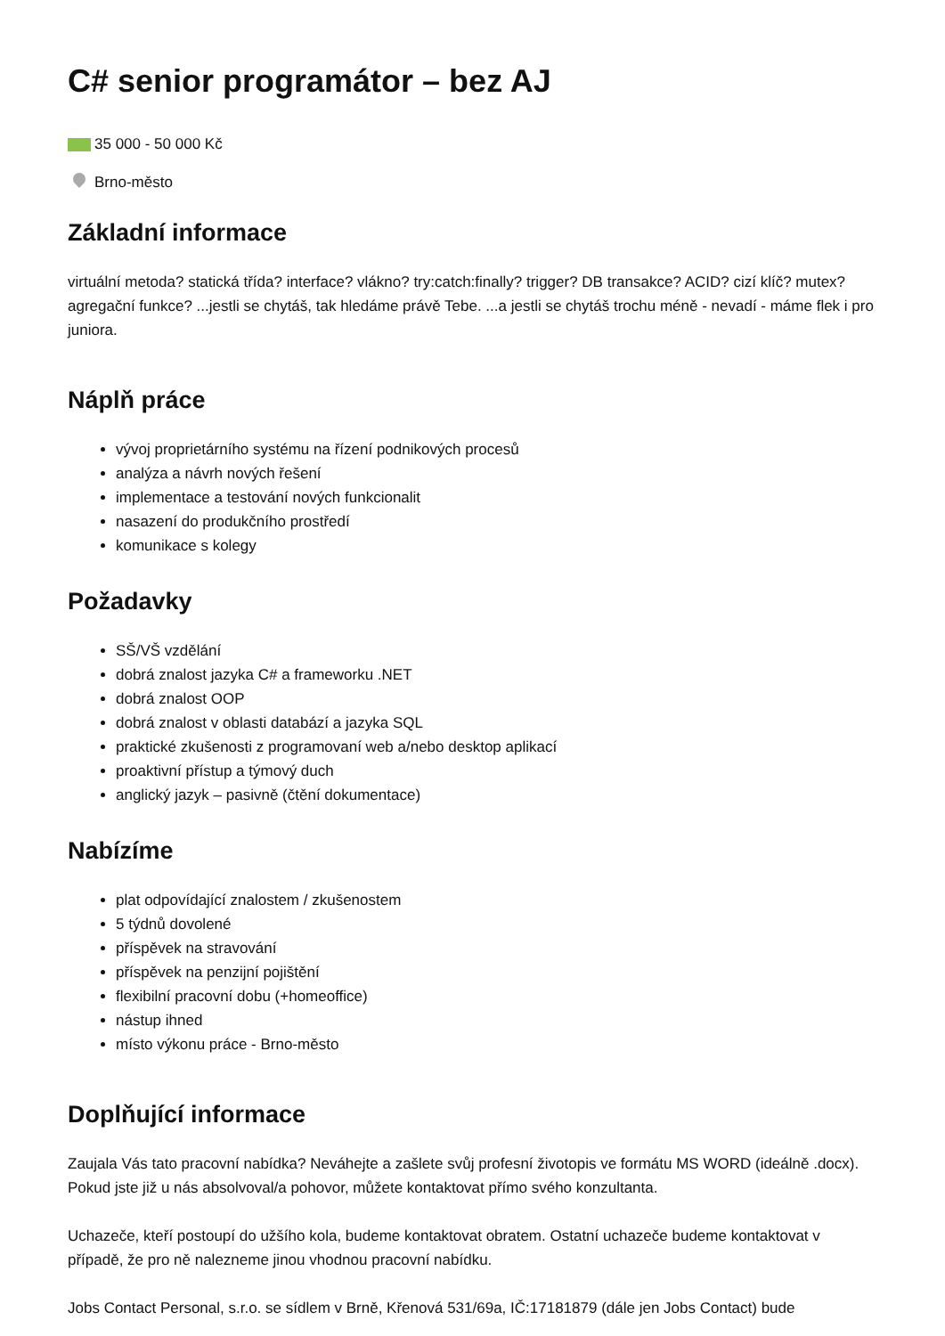C# senior programátor – bez AJ
35 000 - 50 000 Kč
Brno-město
Základní informace
virtuální metoda? statická třída? interface? vlákno? try:catch:finally? trigger? DB transakce? ACID? cizí klíč? mutex? agregační funkce? ...jestli se chytáš, tak hledáme právě Tebe. ...a jestli se chytáš trochu méně - nevadí - máme flek i pro juniora.
Náplň práce
vývoj proprietárního systému na řízení podnikových procesů
analýza a návrh nových řešení
implementace a testování nových funkcionalit
nasazení do produkčního prostředí
komunikace s kolegy
Požadavky
SŠ/VŠ vzdělání
dobrá znalost jazyka C# a frameworku .NET
dobrá znalost OOP
dobrá znalost v oblasti databází a jazyka SQL
praktické zkušenosti z programovaní web a/nebo desktop aplikací
proaktivní přístup a týmový duch
anglický jazyk – pasivně (čtění dokumentace)
Nabízíme
plat odpovídající znalostem / zkušenostem
5 týdnů dovolené
příspěvek na stravování
příspěvek na penzijní pojištění
flexibilní pracovní dobu (+homeoffice)
nástup ihned
místo výkonu práce - Brno-město
Doplňující informace
Zaujala Vás tato pracovní nabídka? Neváhejte a zašlete svůj profesní životopis ve formátu MS WORD (ideálně .docx). Pokud jste již u nás absolvoval/a pohovor, můžete kontaktovat přímo svého konzultanta.
Uchazeče, kteří postoupí do užšího kola, budeme kontaktovat obratem. Ostatní uchazeče budeme kontaktovat v případě, že pro ně nalezneme jinou vhodnou pracovní nabídku.
Jobs Contact Personal, s.r.o. se sídlem v Brně, Křenová 531/69a, IČ:17181879 (dále jen Jobs Contact) bude